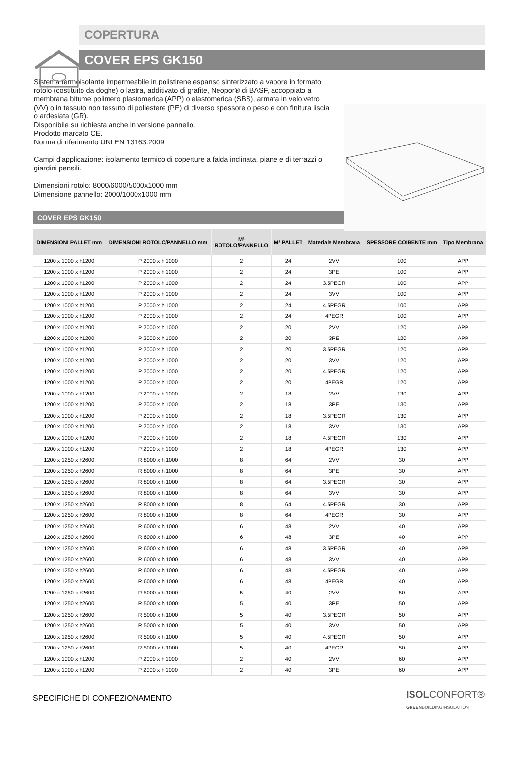COPERTURA
COVER EPS GK150
Sistema termoisolante impermeabile in polistirene espanso sinterizzato a vapore in formato rotolo (costituito da doghe) o lastra, additivato di grafite, Neopor® di BASF, accoppiato a membrana bitume polimero plastomerica (APP) o elastomerica (SBS), armata in velo vetro (VV) o in tessuto non tessuto di poliestere (PE) di diverso spessore o peso e con finitura liscia o ardesiata (GR).
Disponibile su richiesta anche in versione pannello.
Prodotto marcato CE.
Norma di riferimento UNI EN 13163:2009.
Campi d'applicazione: isolamento termico di coperture a falda inclinata, piane e di terrazzi o giardini pensili.
Dimensioni rotolo: 8000/6000/5000x1000 mm
Dimensione pannello: 2000/1000x1000 mm
COVER EPS GK150
| DIMENSIONI PALLET mm | DIMENSIONI ROTOLO/PANNELLO mm | M² ROTOLO/PANNELLO | M² PALLET | Materiale Membrana | SPESSORE COIBENTE mm | Tipo Membrana |
| --- | --- | --- | --- | --- | --- | --- |
| 1200 x 1000 x h1200 | P 2000 x h.1000 | 2 | 24 | 2VV | 100 | APP |
| 1200 x 1000 x h1200 | P 2000 x h.1000 | 2 | 24 | 3PE | 100 | APP |
| 1200 x 1000 x h1200 | P 2000 x h.1000 | 2 | 24 | 3.5PEGR | 100 | APP |
| 1200 x 1000 x h1200 | P 2000 x h.1000 | 2 | 24 | 3VV | 100 | APP |
| 1200 x 1000 x h1200 | P 2000 x h.1000 | 2 | 24 | 4.5PEGR | 100 | APP |
| 1200 x 1000 x h1200 | P 2000 x h.1000 | 2 | 24 | 4PEGR | 100 | APP |
| 1200 x 1000 x h1200 | P 2000 x h.1000 | 2 | 20 | 2VV | 120 | APP |
| 1200 x 1000 x h1200 | P 2000 x h.1000 | 2 | 20 | 3PE | 120 | APP |
| 1200 x 1000 x h1200 | P 2000 x h.1000 | 2 | 20 | 3.5PEGR | 120 | APP |
| 1200 x 1000 x h1200 | P 2000 x h.1000 | 2 | 20 | 3VV | 120 | APP |
| 1200 x 1000 x h1200 | P 2000 x h.1000 | 2 | 20 | 4.5PEGR | 120 | APP |
| 1200 x 1000 x h1200 | P 2000 x h.1000 | 2 | 20 | 4PEGR | 120 | APP |
| 1200 x 1000 x h1200 | P 2000 x h.1000 | 2 | 18 | 2VV | 130 | APP |
| 1200 x 1000 x h1200 | P 2000 x h.1000 | 2 | 18 | 3PE | 130 | APP |
| 1200 x 1000 x h1200 | P 2000 x h.1000 | 2 | 18 | 3.5PEGR | 130 | APP |
| 1200 x 1000 x h1200 | P 2000 x h.1000 | 2 | 18 | 3VV | 130 | APP |
| 1200 x 1000 x h1200 | P 2000 x h.1000 | 2 | 18 | 4.5PEGR | 130 | APP |
| 1200 x 1000 x h1200 | P 2000 x h.1000 | 2 | 18 | 4PEGR | 130 | APP |
| 1200 x 1250 x h2600 | R 8000 x h.1000 | 8 | 64 | 2VV | 30 | APP |
| 1200 x 1250 x h2600 | R 8000 x h.1000 | 8 | 64 | 3PE | 30 | APP |
| 1200 x 1250 x h2600 | R 8000 x h.1000 | 8 | 64 | 3.5PEGR | 30 | APP |
| 1200 x 1250 x h2600 | R 8000 x h.1000 | 8 | 64 | 3VV | 30 | APP |
| 1200 x 1250 x h2600 | R 8000 x h.1000 | 8 | 64 | 4.5PEGR | 30 | APP |
| 1200 x 1250 x h2600 | R 8000 x h.1000 | 8 | 64 | 4PEGR | 30 | APP |
| 1200 x 1250 x h2600 | R 6000 x h.1000 | 6 | 48 | 2VV | 40 | APP |
| 1200 x 1250 x h2600 | R 6000 x h.1000 | 6 | 48 | 3PE | 40 | APP |
| 1200 x 1250 x h2600 | R 6000 x h.1000 | 6 | 48 | 3.5PEGR | 40 | APP |
| 1200 x 1250 x h2600 | R 6000 x h.1000 | 6 | 48 | 3VV | 40 | APP |
| 1200 x 1250 x h2600 | R 6000 x h.1000 | 6 | 48 | 4.5PEGR | 40 | APP |
| 1200 x 1250 x h2600 | R 6000 x h.1000 | 6 | 48 | 4PEGR | 40 | APP |
| 1200 x 1250 x h2600 | R 5000 x h.1000 | 5 | 40 | 2VV | 50 | APP |
| 1200 x 1250 x h2600 | R 5000 x h.1000 | 5 | 40 | 3PE | 50 | APP |
| 1200 x 1250 x h2600 | R 5000 x h.1000 | 5 | 40 | 3.5PEGR | 50 | APP |
| 1200 x 1250 x h2600 | R 5000 x h.1000 | 5 | 40 | 3VV | 50 | APP |
| 1200 x 1250 x h2600 | R 5000 x h.1000 | 5 | 40 | 4.5PEGR | 50 | APP |
| 1200 x 1250 x h2600 | R 5000 x h.1000 | 5 | 40 | 4PEGR | 50 | APP |
| 1200 x 1000 x h1200 | P 2000 x h.1000 | 2 | 40 | 2VV | 60 | APP |
| 1200 x 1000 x h1200 | P 2000 x h.1000 | 2 | 40 | 3PE | 60 | APP |
SPECIFICHE DI CONFEZIONAMENTO ISOLCONFORT®
GREENBUILDINGINSULATION